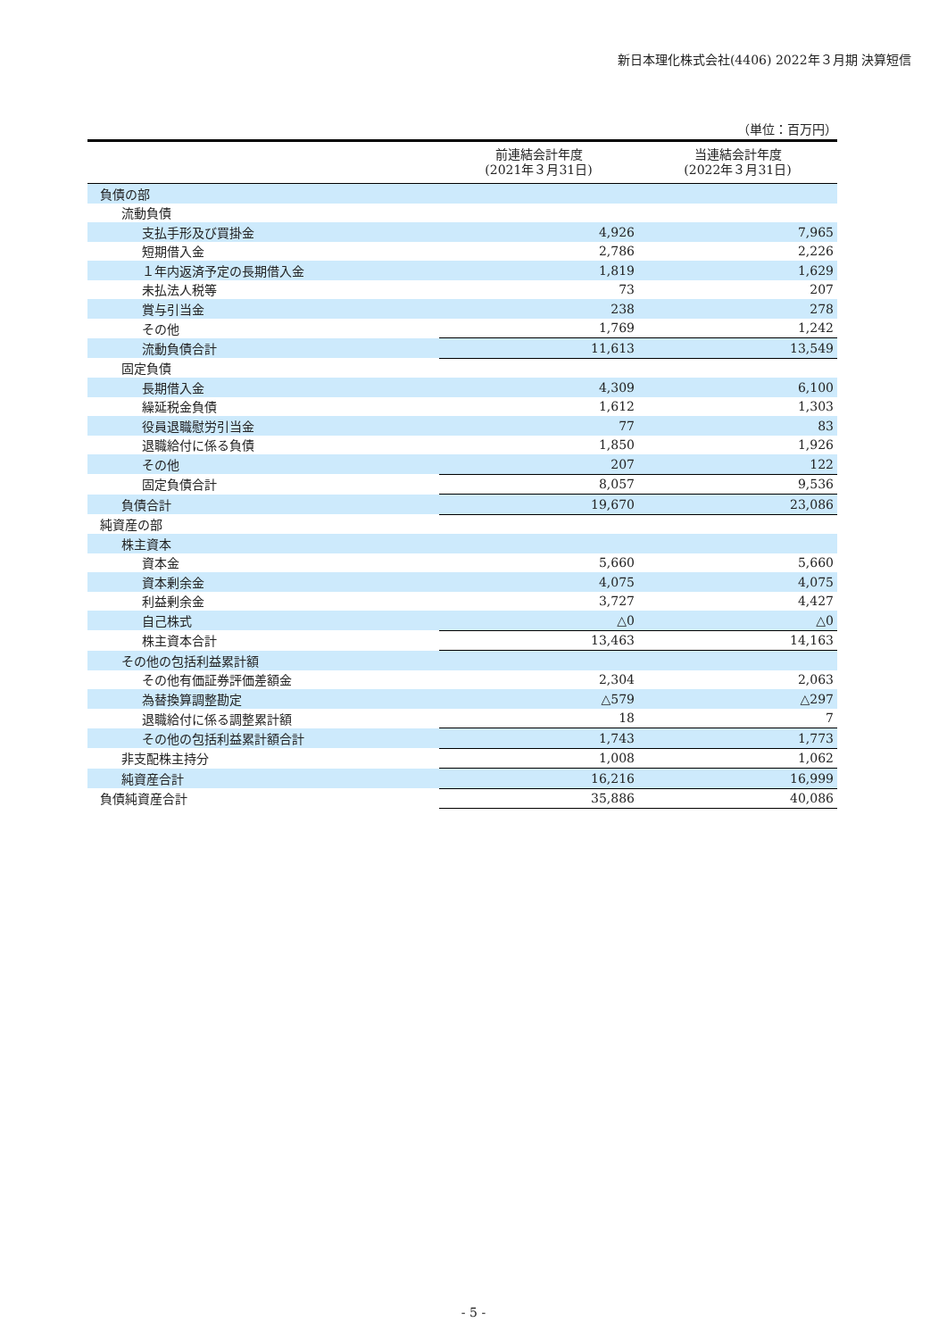新日本理化株式会社(4406) 2022年３月期 決算短信
（単位：百万円）
| | 前連結会計年度 (2021年３月31日) | 当連結会計年度 (2022年３月31日) |
| --- | --- | --- |
| 負債の部 | | |
| 流動負債 | | |
| 支払手形及び買掛金 | 4,926 | 7,965 |
| 短期借入金 | 2,786 | 2,226 |
| １年内返済予定の長期借入金 | 1,819 | 1,629 |
| 未払法人税等 | 73 | 207 |
| 賞与引当金 | 238 | 278 |
| その他 | 1,769 | 1,242 |
| 流動負債合計 | 11,613 | 13,549 |
| 固定負債 | | |
| 長期借入金 | 4,309 | 6,100 |
| 繰延税金負債 | 1,612 | 1,303 |
| 役員退職慰労引当金 | 77 | 83 |
| 退職給付に係る負債 | 1,850 | 1,926 |
| その他 | 207 | 122 |
| 固定負債合計 | 8,057 | 9,536 |
| 負債合計 | 19,670 | 23,086 |
| 純資産の部 | | |
| 株主資本 | | |
| 資本金 | 5,660 | 5,660 |
| 資本剰余金 | 4,075 | 4,075 |
| 利益剰余金 | 3,727 | 4,427 |
| 自己株式 | △0 | △0 |
| 株主資本合計 | 13,463 | 14,163 |
| その他の包括利益累計額 | | |
| その他有価証券評価差額金 | 2,304 | 2,063 |
| 為替換算調整勘定 | △579 | △297 |
| 退職給付に係る調整累計額 | 18 | 7 |
| その他の包括利益累計額合計 | 1,743 | 1,773 |
| 非支配株主持分 | 1,008 | 1,062 |
| 純資産合計 | 16,216 | 16,999 |
| 負債純資産合計 | 35,886 | 40,086 |
- 5 -